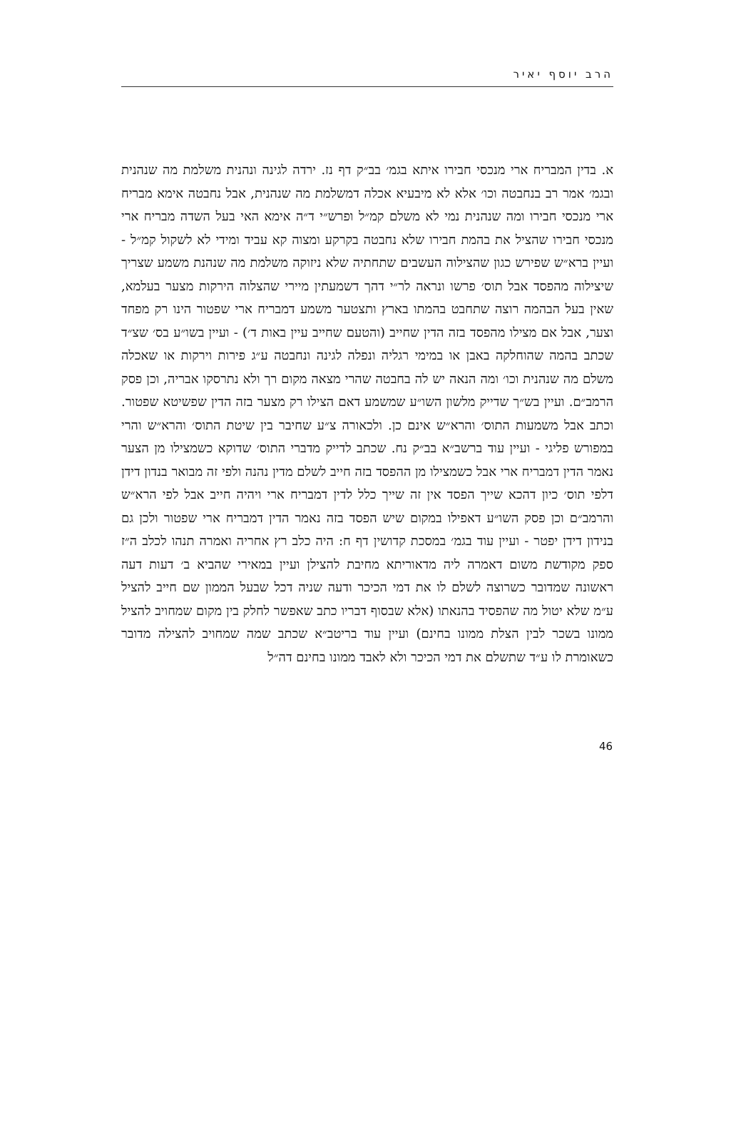הרב יוסף יאיר
א. בדין המבריח ארי מנכסי חבירו איתא בגמ׳ בב״ק דף נז. ירדה לגינה ונהנית משלמת מה שנהנית ובגמ׳ אמר רב בנחבטה וכו׳ אלא לא מיבעיא אכלה דמשלמת מה שנהנית, אבל נחבטה אימא מבריח ארי מנכסי חבירו ומה שנהנית נמי לא משלם קמ״ל ופרש״י ד״ה אימא האי בעל השדה מבריח ארי מנכסי חבירו שהציל את בהמת חבירו שלא נחבטה בקרקע ומצוה קא עביד ומידי לא לשקול קמ״ל - ועיין ברא״ש שפירש כגון שהצילוה העשבים שתחתיה שלא ניזוקה משלמת מה שנהנת משמע שצריך שיצילוה מהפסד אבל תוס׳ פרשו ונראה לר״י דהך דשמעתין מיירי שהצלוה הירקות מצער בעלמא, שאין בעל הבהמה רוצה שתחבט בהמתו בארץ ותצטער משמע דמבריח ארי שפטור הינו רק מפחד וצער, אבל אם מצילו מהפסד בזה הדין שחייב (והטעם שחייב עיין באות ד׳) - ועיין בשו״ע בס׳ שצ״ד שכתב בהמה שהוחלקה באבן או במימי רגליה ונפלה לגינה ונחבטה ע״ג פירות וירקות או שאכלה משלם מה שנהנית וכו׳ ומה הנאה יש לה בחבטה שהרי מצאה מקום רך ולא נתרסקו אבריה, וכן פסק הרמב״ם. ועיין בש״ך שדייק מלשון השו״ע שמשמע דאם הצילו רק מצער בזה הדין שפשיטא שפטור. וכתב אבל משמעות התוס׳ והרא״ש אינם כן. ולכאורה צ״ע שחיבר בין שיטת התוס׳ והרא״ש והרי במפורש פליגי - ועיין עוד ברשב״א בב״ק נח. שכתב לדייק מדברי התוס׳ שדוקא כשמצילו מן הצער נאמר הדין דמבריח ארי אבל כשמצילו מן ההפסד בזה חייב לשלם מדין נהנה ולפי זה מבואר בנדון דידן דלפי תוס׳ כיון דהכא שייך הפסד אין זה שייך כלל לדין דמבריח ארי ויהיה חייב אבל לפי הרא״ש והרמב״ם וכן פסק השו״ע דאפילו במקום שיש הפסד בזה נאמר הדין דמבריח ארי שפטור ולכן גם בנידון דידן יפטר - ועיין עוד בגמ׳ במסכת קדושין דף ח: היה כלב רץ אחריה ואמרה תנהו לכלב ה״ז ספק מקודשת משום דאמרה ליה מדאוריתא מחיבת להצילן ועיין במאירי שהביא ב׳ דעות דעה ראשונה שמדובר כשרוצה לשלם לו את דמי הכיכר ודעה שניה דכל שבעל הממון שם חייב להציל ע״מ שלא יטול מה שהפסיד בהנאתו (אלא שבסוף דבריו כתב שאפשר לחלק בין מקום שמחויב להציל ממונו בשכר לבין הצלת ממונו בחינם) ועיין עוד בריטב״א שכתב שמה שמחויב להצילה מדובר כשאומרת לו ע״ד שתשלם את דמי הכיכר ולא לאבד ממונו בחינם דה״ל
46